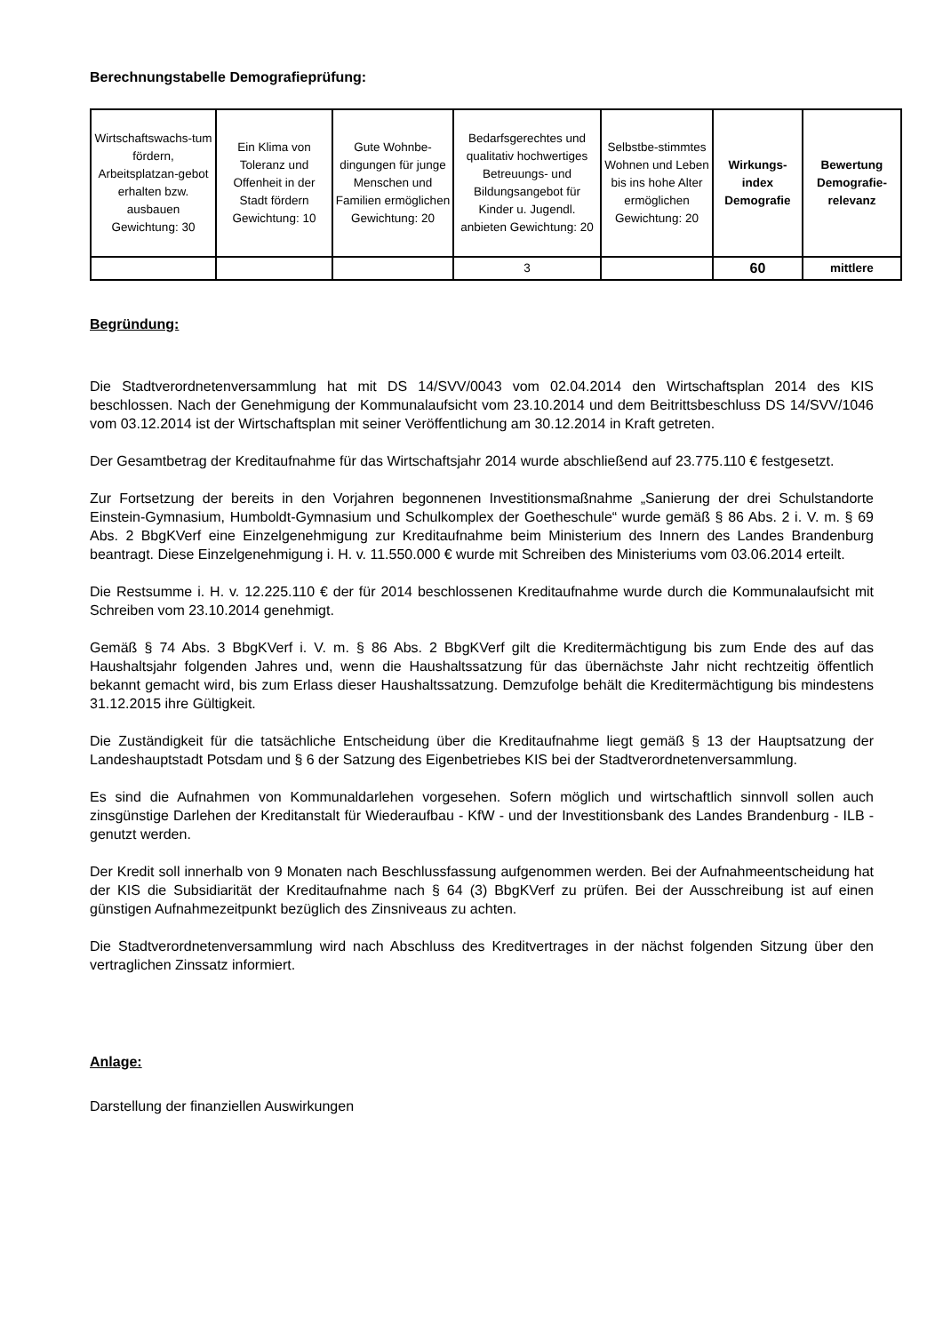Berechnungstabelle Demografieprüfung:
| Wirtschaftswachs-tum fördern, Arbeitsplatzan-gebot erhalten bzw. ausbauen Gewichtung: 30 | Ein Klima von Toleranz und Offenheit in der Stadt fördern Gewichtung: 10 | Gute Wohnbe-dingungen für junge Menschen und Familien ermöglichen Gewichtung: 20 | Bedarfsgerechtes und qualitativ hochwertiges Betreuungs- und Bildungsangebot für Kinder u. Jugendl. anbieten Gewichtung: 20 | Selbstbe-stimmtes Wohnen und Leben bis ins hohe Alter ermöglichen Gewichtung: 20 | Wirkungs-index Demografie | Bewertung Demografie-relevanz |
| --- | --- | --- | --- | --- | --- | --- |
| | | | 3 | | 60 | mittlere |
Begründung:
Die Stadtverordnetenversammlung hat mit DS 14/SVV/0043 vom 02.04.2014 den Wirtschaftsplan 2014 des KIS beschlossen. Nach der Genehmigung der Kommunalaufsicht vom 23.10.2014 und dem Beitrittsbeschluss DS 14/SVV/1046 vom 03.12.2014 ist der Wirtschaftsplan mit seiner Veröffentlichung am 30.12.2014 in Kraft getreten.
Der Gesamtbetrag der Kreditaufnahme für das Wirtschaftsjahr 2014 wurde abschließend auf 23.775.110 € festgesetzt.
Zur Fortsetzung der bereits in den Vorjahren begonnenen Investitionsmaßnahme „Sanierung der drei Schulstandorte Einstein-Gymnasium, Humboldt-Gymnasium und Schulkomplex der Goetheschule“ wurde gemäß § 86 Abs. 2 i. V. m. § 69 Abs. 2 BbgKVerf eine Einzelgenehmigung zur Kreditaufnahme beim Ministerium des Innern des Landes Brandenburg beantragt. Diese Einzelgenehmigung i. H. v. 11.550.000 € wurde mit Schreiben des Ministeriums vom 03.06.2014 erteilt.
Die Restsumme i. H. v. 12.225.110 € der für 2014 beschlossenen Kreditaufnahme wurde durch die Kommunalaufsicht mit Schreiben vom 23.10.2014 genehmigt.
Gemäß § 74 Abs. 3 BbgKVerf i. V. m. § 86 Abs. 2 BbgKVerf gilt die Kreditermächtigung bis zum Ende des auf das Haushaltsjahr folgenden Jahres und, wenn die Haushaltssatzung für das übernächste Jahr nicht rechtzeitig öffentlich bekannt gemacht wird, bis zum Erlass dieser Haushaltssatzung. Demzufolge behält die Kreditermächtigung bis mindestens 31.12.2015 ihre Gültigkeit.
Die Zuständigkeit für die tatsächliche Entscheidung über die Kreditaufnahme liegt gemäß § 13 der Hauptsatzung der Landeshauptstadt Potsdam und § 6 der Satzung des Eigenbetriebes KIS bei der Stadtverordnetenversammlung.
Es sind die Aufnahmen von Kommunaldarlehen vorgesehen. Sofern möglich und wirtschaftlich sinnvoll sollen auch zinsgünstige Darlehen der Kreditanstalt für Wiederaufbau - KfW - und der Investitionsbank des Landes Brandenburg - ILB - genutzt werden.
Der Kredit soll innerhalb von 9 Monaten nach Beschlussfassung aufgenommen werden. Bei der Aufnahmeentscheidung hat der KIS die Subsidiarität der Kreditaufnahme nach § 64 (3) BbgKVerf zu prüfen. Bei der Ausschreibung ist auf einen günstigen Aufnahmezeitpunkt bezüglich des Zinsniveaus zu achten.
Die Stadtverordnetenversammlung wird nach Abschluss des Kreditvertrages in der nächst folgenden Sitzung über den vertraglichen Zinssatz informiert.
Anlage:
Darstellung der finanziellen Auswirkungen